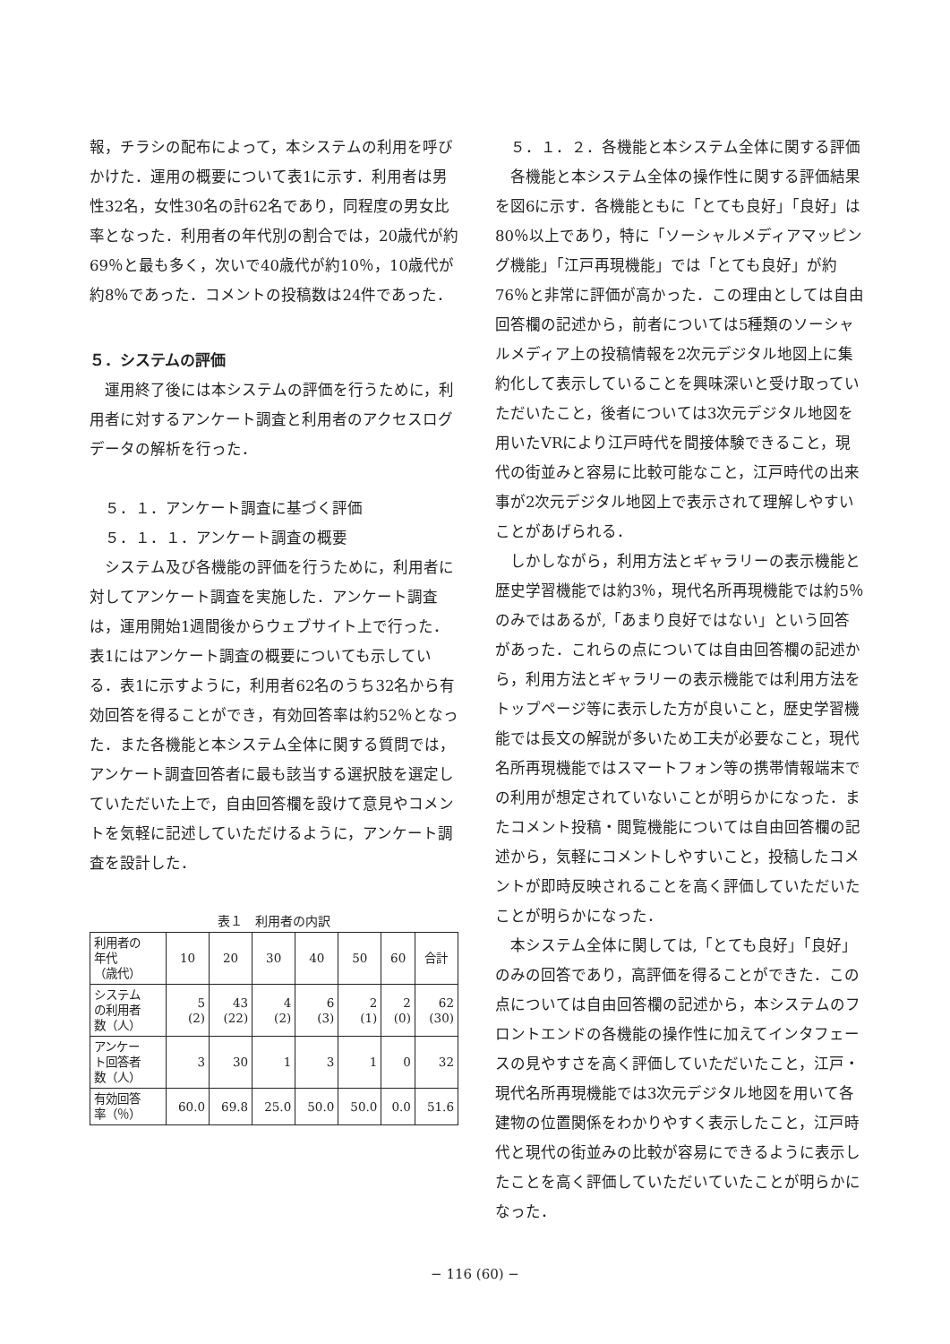報，チラシの配布によって，本システムの利用を呼びかけた．運用の概要について表1に示す．利用者は男性32名，女性30名の計62名であり，同程度の男女比率となった．利用者の年代別の割合では，20歳代が約69％と最も多く，次いで40歳代が約10％，10歳代が約8％であった．コメントの投稿数は24件であった．
５．システムの評価
運用終了後には本システムの評価を行うために，利用者に対するアンケート調査と利用者のアクセスログデータの解析を行った．
５．１．アンケート調査に基づく評価
５．１．１．アンケート調査の概要
システム及び各機能の評価を行うために，利用者に対してアンケート調査を実施した．アンケート調査は，運用開始1週間後からウェブサイト上で行った．表1にはアンケート調査の概要についても示している．表1に示すように，利用者62名のうち32名から有効回答を得ることができ，有効回答率は約52％となった．また各機能と本システム全体に関する質問では，アンケート調査回答者に最も該当する選択肢を選定していただいた上で，自由回答欄を設けて意見やコメントを気軽に記述していただけるように，アンケート調査を設計した．
表１　利用者の内訳
| 利用者の 年代 （歳代） | 10 | 20 | 30 | 40 | 50 | 60 | 合計 |
| システム の利用者 数（人） | 5 (2) | 43 (22) | 4 (2) | 6 (3) | 2 (1) | 2 (0) | 62 (30) |
| アンケー ト回答者 数（人） | 3 | 30 | 1 | 3 | 1 | 0 | 32 |
| 有効回答 率（％） | 60.0 | 69.8 | 25.0 | 50.0 | 50.0 | 0.0 | 51.6 |
５．１．２．各機能と本システム全体に関する評価
各機能と本システム全体の操作性に関する評価結果を図6に示す．各機能ともに「とても良好」「良好」は80％以上であり，特に「ソーシャルメディアマッピング機能」「江戸再現機能」では「とても良好」が約76％と非常に評価が高かった．この理由としては自由回答欄の記述から，前者については5種類のソーシャルメディア上の投稿情報を2次元デジタル地図上に集約化して表示していることを興味深いと受け取っていただいたこと，後者については3次元デジタル地図を用いたVRにより江戸時代を間接体験できること，現代の街並みと容易に比較可能なこと，江戸時代の出来事が2次元デジタル地図上で表示されて理解しやすいことがあげられる．
しかしながら，利用方法とギャラリーの表示機能と歴史学習機能では約3％，現代名所再現機能では約5％のみではあるが,「あまり良好ではない」という回答があった．これらの点については自由回答欄の記述から，利用方法とギャラリーの表示機能では利用方法をトップページ等に表示した方が良いこと，歴史学習機能では長文の解説が多いため工夫が必要なこと，現代名所再現機能ではスマートフォン等の携帯情報端末での利用が想定されていないことが明らかになった．またコメント投稿・閲覧機能については自由回答欄の記述から，気軽にコメントしやすいこと，投稿したコメントが即時反映されることを高く評価していただいたことが明らかになった．
本システム全体に関しては,「とても良好」「良好」のみの回答であり，高評価を得ることができた．この点については自由回答欄の記述から，本システムのフロントエンドの各機能の操作性に加えてインタフェースの見やすさを高く評価していただいたこと，江戸・現代名所再現機能では3次元デジタル地図を用いて各建物の位置関係をわかりやすく表示したこと，江戸時代と現代の街並みの比較が容易にできるように表示したことを高く評価していただいていたことが明らかになった．
− 116 (60) −